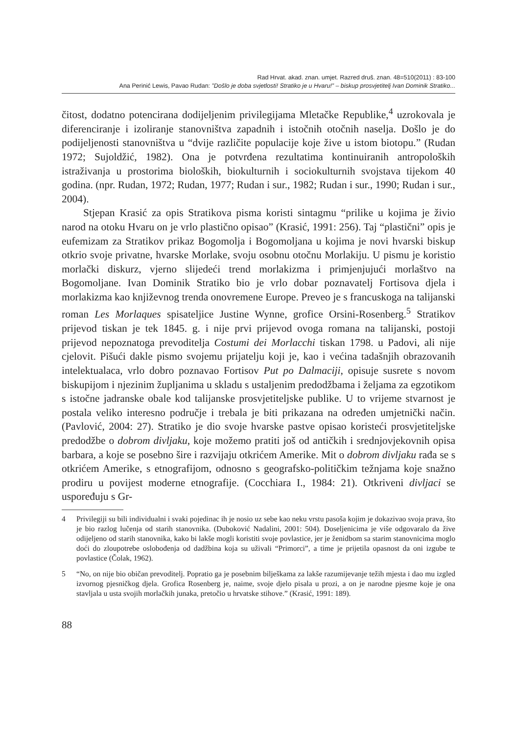Rad Hrvat. akad. znan. umjet. Razred druš. znan. 48=510(2011) : 83-100
Ana Perinić Lewis, Pavao Rudan: ”Došlo je doba svjetlosti! Stratiko je u Hvaru!” – biskup prosvjetitelj Ivan Dominik Stratiko...
čitost, dodatno potencirana dodijeljenim privilegijama Mletačke Republike,<sup>4</sup> uzrokovala je diferenciranje i izoliranje stanovništva zapadnih i istočnih otočnih naselja. Došlo je do podijeljenosti stanovništva u “dvije različite populacije koje žive u istom biotopu.” (Rudan 1972; Sujoldžić, 1982). Ona je potvrđena rezultatima kontinuiranih antropoloških istraživanja u prostorima bioloških, biokulturnih i sociokulturnih svojstava tijekom 40 godina. (npr. Rudan, 1972; Rudan, 1977; Rudan i sur., 1982; Rudan i sur., 1990; Rudan i sur., 2004).
Stjepan Krasić za opis Stratikova pisma koristi sintagmu “prilike u kojima je živio narod na otoku Hvaru on je vrlo plastično opisao” (Krasić, 1991: 256). Taj “plastični” opis je eufemizam za Stratikov prikaz Bogomolja i Bogomoljana u kojima je novi hvarski biskup otkrio svoje privatne, hvarske Morlake, svoju osobnu otočnu Morlakiju. U pismu je koristio morlački diskurz, vjerno slijedeći trend morlakizma i primjenjujući morlaštvo na Bogomoljane. Ivan Dominik Stratiko bio je vrlo dobar poznavatelj Fortisova djela i morlakizma kao književnog trenda onovremene Europe. Preveo je s francuskoga na talijanski roman Les Morlaques spisateljice Justine Wynne, grofice Orsini-Rosenberg.<sup>5</sup> Stratikov prijevod tiskan je tek 1845. g. i nije prvi prijevod ovoga romana na talijanski, postoji prijevod nepoznatoga prevoditelja Costumi dei Morlacchi tiskan 1798. u Padovi, ali nije cjelovit. Pišući dakle pismo svojemu prijatelju koji je, kao i većina tadašnjih obrazovanih intelektualaca, vrlo dobro poznavao Fortisov Put po Dalmaciji, opisuje susrete s novom biskupijom i njezinim župljanima u skladu s ustaljenim predodžbama i željama za egzotikom s istočne jadranske obale kod talijanske prosvjetiteljske publike. U to vrijeme stvarnost je postala veliko interesno područje i trebala je biti prikazana na određen umjetnički način. (Pavlović, 2004: 27). Stratiko je dio svoje hvarske pastve opisao koristeći prosvjetiteljske predodžbe o dobrom divljaku, koje možemo pratiti još od antičkih i srednjovjekovnih opisa barbara, a koje se posebno šire i razvijaju otkrićem Amerike. Mit o dobrom divljaku rađa se s otkrićem Amerike, s etnografijom, odnosno s geografsko-političkim težnjama koje snažno prodiru u povijest moderne etnografije. (Cocchiara I., 1984: 21). Otkriveni divljaci se uspoređuju s Gr-
4 Privilegiji su bili individualni i svaki pojedinac ih je nosio uz sebe kao neku vrstu pasoša kojim je dokazivao svoja prava, što je bio razlog lučenja od starih stanovnika. (Duboković Nadalini, 2001: 504). Doseljenicima je više odgovaralo da žive odijeljeno od starih stanovnika, kako bi lakše mogli koristiti svoje povlastice, jer je ženidbom sa starim stanovnicima moglo doći do zloupotrebe oslobođenja od dadžbina koja su uživali “Primorci”, a time je prijetila opasnost da oni izgube te povlastice (Čolak, 1962).
5 “No, on nije bio običan prevoditelj. Popratio ga je posebnim bilješkama za lakše razumijevanje težih mjesta i dao mu izgled izvornog pjesničkog djela. Grofica Rosenberg je, naime, svoje djelo pisala u prozi, a on je narodne pjesme koje je ona stavljala u usta svojih morlačkih junaka, pretočio u hrvatske stihove.” (Krasić, 1991: 189).
88